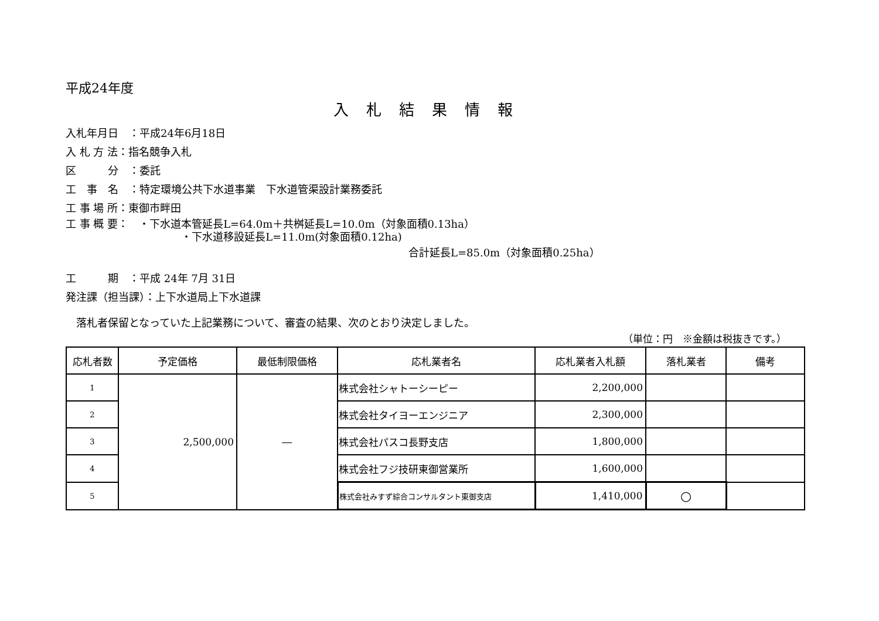平成24年度
入札結果情報
入札年月日　：平成24年6月18日
入 札 方 法：指名競争入札
区　　　分　：委託
工　事　名　：特定環境公共下水道事業　下水道管渠設計業務委託
工 事 場 所：東御市畔田
工 事 概 要：　・下水道本管延長L=64.0m＋共桝延長L=10.0m（対象面積0.13ha）
・下水道移設延長L=11.0m(対象面積0.12ha)
合計延長L=85.0m（対象面積0.25ha）
工　　　期　：平成 24年 7月 31日
発注課（担当課）：上下水道局上下水道課
　落札者保留となっていた上記業務について、審査の結果、次のとおり決定しました。
（単位：円　※金額は税抜きです。）
| 応札者数 | 予定価格 | 最低制限価格 | 応札業者名 | 応札業者入札額 | 落札業者 | 備考 |
| --- | --- | --- | --- | --- | --- | --- |
| 1 | 2,500,000 | ― | 株式会社シャトーシーピー | 2,200,000 | | |
| 2 | | | 株式会社タイヨーエンジニア | 2,300,000 | | |
| 3 | | | 株式会社パスコ長野支店 | 1,800,000 | | |
| 4 | | | 株式会社フジ技研東御営業所 | 1,600,000 | | |
| 5 | | | 株式会社みすず綜合コンサルタント東御支店 | 1,410,000 | ○ | |